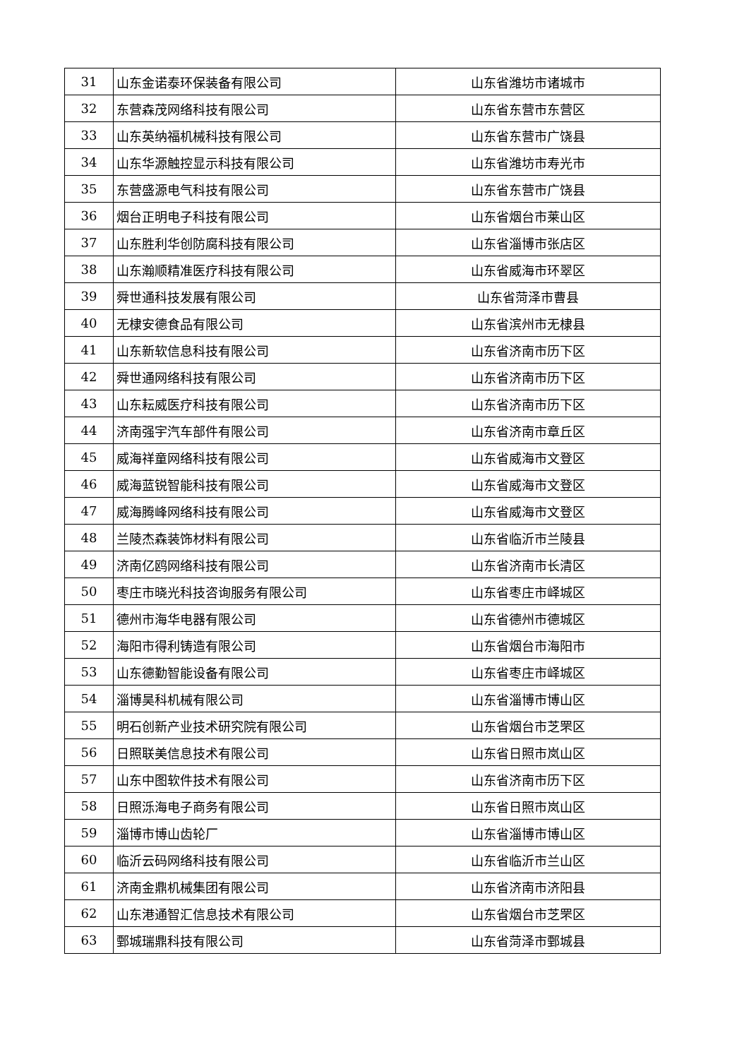| 31 | 山东金诺泰环保装备有限公司 | 山东省潍坊市诸城市 |
| 32 | 东营森茂网络科技有限公司 | 山东省东营市东营区 |
| 33 | 山东英纳福机械科技有限公司 | 山东省东营市广饶县 |
| 34 | 山东华源触控显示科技有限公司 | 山东省潍坊市寿光市 |
| 35 | 东营盛源电气科技有限公司 | 山东省东营市广饶县 |
| 36 | 烟台正明电子科技有限公司 | 山东省烟台市莱山区 |
| 37 | 山东胜利华创防腐科技有限公司 | 山东省淄博市张店区 |
| 38 | 山东瀚顺精准医疗科技有限公司 | 山东省威海市环翠区 |
| 39 | 舜世通科技发展有限公司 | 山东省菏泽市曹县 |
| 40 | 无棣安德食品有限公司 | 山东省滨州市无棣县 |
| 41 | 山东新软信息科技有限公司 | 山东省济南市历下区 |
| 42 | 舜世通网络科技有限公司 | 山东省济南市历下区 |
| 43 | 山东耘威医疗科技有限公司 | 山东省济南市历下区 |
| 44 | 济南强宇汽车部件有限公司 | 山东省济南市章丘区 |
| 45 | 威海祥童网络科技有限公司 | 山东省威海市文登区 |
| 46 | 威海蓝锐智能科技有限公司 | 山东省威海市文登区 |
| 47 | 威海腾峰网络科技有限公司 | 山东省威海市文登区 |
| 48 | 兰陵杰森装饰材料有限公司 | 山东省临沂市兰陵县 |
| 49 | 济南亿鸥网络科技有限公司 | 山东省济南市长清区 |
| 50 | 枣庄市晓光科技咨询服务有限公司 | 山东省枣庄市峄城区 |
| 51 | 德州市海华电器有限公司 | 山东省德州市德城区 |
| 52 | 海阳市得利铸造有限公司 | 山东省烟台市海阳市 |
| 53 | 山东德勤智能设备有限公司 | 山东省枣庄市峄城区 |
| 54 | 淄博昊科机械有限公司 | 山东省淄博市博山区 |
| 55 | 明石创新产业技术研究院有限公司 | 山东省烟台市芝罘区 |
| 56 | 日照联美信息技术有限公司 | 山东省日照市岚山区 |
| 57 | 山东中图软件技术有限公司 | 山东省济南市历下区 |
| 58 | 日照泺海电子商务有限公司 | 山东省日照市岚山区 |
| 59 | 淄博市博山齿轮厂 | 山东省淄博市博山区 |
| 60 | 临沂云码网络科技有限公司 | 山东省临沂市兰山区 |
| 61 | 济南金鼎机械集团有限公司 | 山东省济南市济阳县 |
| 62 | 山东港通智汇信息技术有限公司 | 山东省烟台市芝罘区 |
| 63 | 鄄城瑞鼎科技有限公司 | 山东省菏泽市鄄城县 |